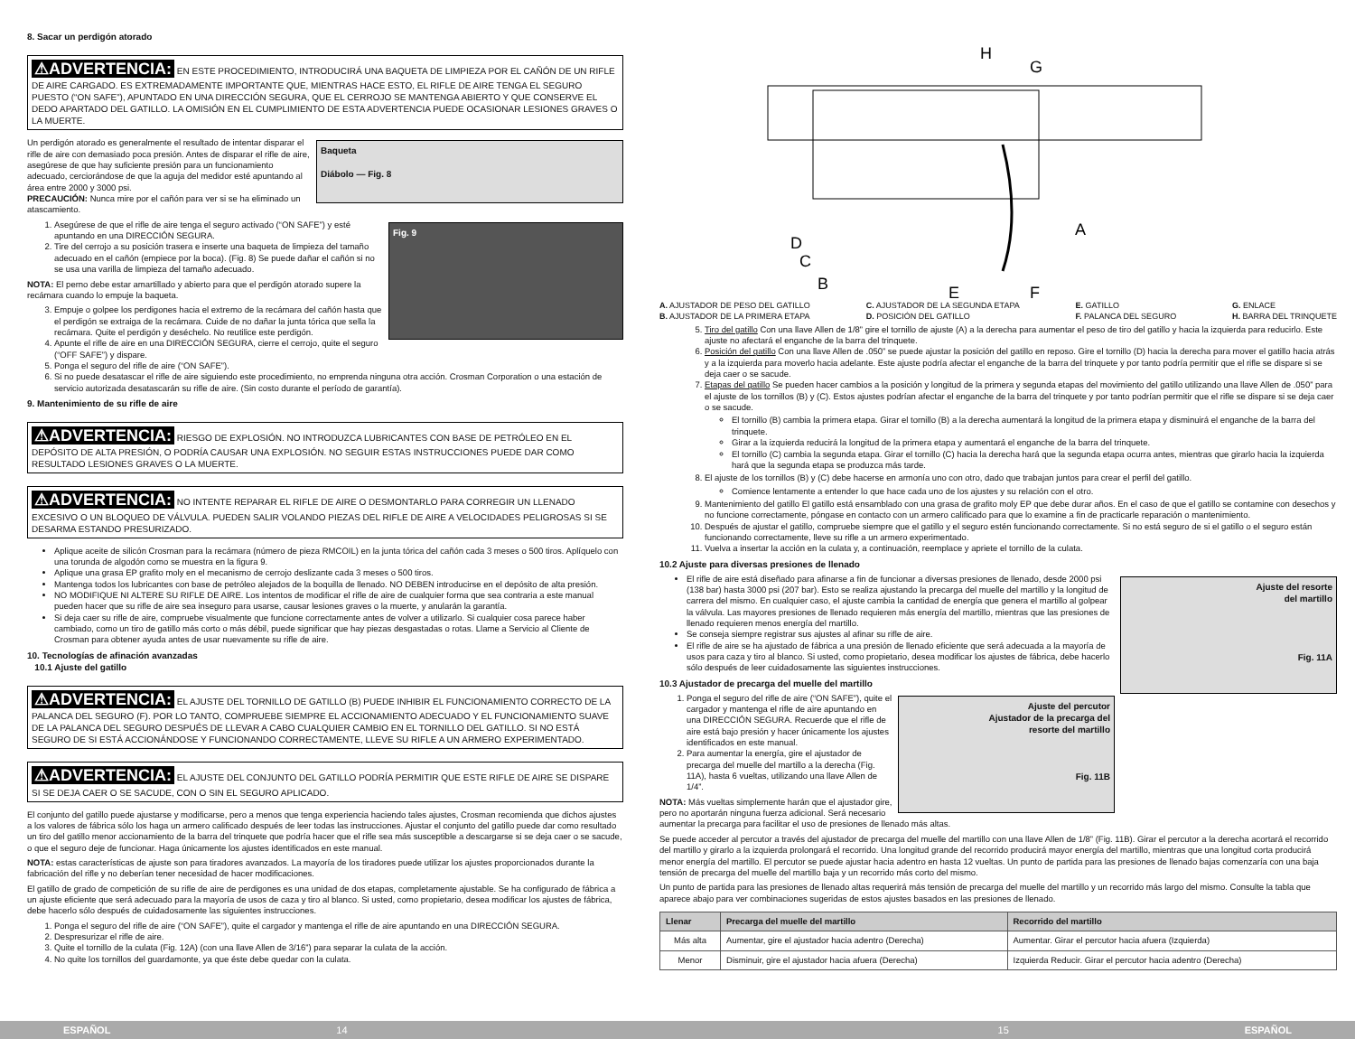8. Sacar un perdigón atorado
⚠ADVERTENCIA: EN ESTE PROCEDIMIENTO, INTRODUCIRÁ UNA BAQUETA DE LIMPIEZA POR EL CAÑÓN DE UN RIFLE DE AIRE CARGADO. ES EXTREMADAMENTE IMPORTANTE QUE, MIENTRAS HACE ESTO, EL RIFLE DE AIRE TENGA EL SEGURO PUESTO (“ON SAFE”), APUNTADO EN UNA DIRECCIÓN SEGURA, QUE EL CERROJO SE MANTENGA ABIERTO Y QUE CONSERVE EL DEDO APARTADO DEL GATILLO. LA OMISIÓN EN EL CUMPLIMIENTO DE ESTA ADVERTENCIA PUEDE OCASIONAR LESIONES GRAVES O LA MUERTE.
Baqueta
Diábolo — Fig. 8
Un perdigón atorado es generalmente el resultado de intentar disparar el rifle de aire con demasiado poca presión. Antes de disparar el rifle de aire, asegúrese de que hay suficiente presión para un funcionamiento adecuado, cerciorándose de que la aguja del medidor esté apuntando al área entre 2000 y 3000 psi.
PRECAUCIÓN: Nunca mire por el cañón para ver si se ha eliminado un atascamiento.
Fig. 9
1. Asegúrese de que el rifle de aire tenga el seguro activado (“ON SAFE”) y esté apuntando en una DIRECCIÓN SEGURA.
2. Tire del cerrojo a su posición trasera e inserte una baqueta de limpieza del tamaño adecuado en el cañón (empiece por la boca). (Fig. 8) Se puede dañar el cañón si no se usa una varilla de limpieza del tamaño adecuado.
NOTA: El perno debe estar amartillado y abierto para que el perdigón atorado supere la recámara cuando lo empuje la baqueta.
3. Empuje o golpee los perdigones hacia el extremo de la recámara del cañón hasta que el perdigón se extraiga de la recámara. Cuide de no dañar la junta tórica que sella la recámara. Quite el perdigón y deséchelo. No reutilice este perdigón.
4. Apunte el rifle de aire en una DIRECCIÓN SEGURA, cierre el cerrojo, quite el seguro (“OFF SAFE”) y dispare.
5. Ponga el seguro del rifle de aire (“ON SAFE”).
6. Si no puede desatascar el rifle de aire siguiendo este procedimiento, no emprenda ninguna otra acción. Crosman Corporation o una estación de servicio autorizada desatascarán su rifle de aire. (Sin costo durante el período de garantía).
9. Mantenimiento de su rifle de aire
⚠ADVERTENCIA: RIESGO DE EXPLOSIÓN. NO INTRODUZCA LUBRICANTES CON BASE DE PETRÓLEO EN EL DEPÓSITO DE ALTA PRESIÓN, O PODRÍA CAUSAR UNA EXPLOSIÓN. NO SEGUIR ESTAS INSTRUCCIONES PUEDE DAR COMO RESULTADO LESIONES GRAVES O LA MUERTE.
⚠ADVERTENCIA: NO INTENTE REPARAR EL RIFLE DE AIRE O DESMONTARLO PARA CORREGIR UN LLENADO EXCESIVO O UN BLOQUEO DE VÁLVULA. PUEDEN SALIR VOLANDO PIEZAS DEL RIFLE DE AIRE A VELOCIDADES PELIGROSAS SI SE DESARMA ESTANDO PRESURIZADO.
Aplique aceite de silicón Crosman para la recámara (número de pieza RMCOIL) en la junta tórica del cañón cada 3 meses o 500 tiros. Aplíquelo con una torunda de algodón como se muestra en la figura 9.
Aplique una grasa EP grafito moly en el mecanismo de cerrojo deslizante cada 3 meses o 500 tiros.
Mantenga todos los lubricantes con base de petróleo alejados de la boquilla de llenado. NO DEBEN introducirse en el depósito de alta presión.
NO MODIFIQUE NI ALTERE SU RIFLE DE AIRE. Los intentos de modificar el rifle de aire de cualquier forma que sea contraria a este manual pueden hacer que su rifle de aire sea inseguro para usarse, causar lesiones graves o la muerte, y anularán la garantía.
Si deja caer su rifle de aire, compruebe visualmente que funcione correctamente antes de volver a utilizarlo. Si cualquier cosa parece haber cambiado, como un tiro de gatillo más corto o más débil, puede significar que hay piezas desgastadas o rotas. Llame a Servicio al Cliente de Crosman para obtener ayuda antes de usar nuevamente su rifle de aire.
10. Tecnologías de afinación avanzadas
10.1 Ajuste del gatillo
⚠ADVERTENCIA: EL AJUSTE DEL TORNILLO DE GATILLO (B) PUEDE INHIBIR EL FUNCIONAMIENTO CORRECTO DE LA PALANCA DEL SEGURO (F). POR LO TANTO, COMPRUEBE SIEMPRE EL ACCIONAMIENTO ADECUADO Y EL FUNCIONAMIENTO SUAVE DE LA PALANCA DEL SEGURO DESPUÉS DE LLEVAR A CABO CUALQUIER CAMBIO EN EL TORNILLO DEL GATILLO. SI NO ESTÁ SEGURO DE SI ESTÁ ACCIONÁNDOSE Y FUNCIONANDO CORRECTAMENTE, LLEVE SU RIFLE A UN ARMERO EXPERIMENTADO.
⚠ADVERTENCIA: EL AJUSTE DEL CONJUNTO DEL GATILLO PODRÍA PERMITIR QUE ESTE RIFLE DE AIRE SE DISPARE SI SE DEJA CAER O SE SACUDE, CON O SIN EL SEGURO APLICADO.
El conjunto del gatillo puede ajustarse y modificarse, pero a menos que tenga experiencia haciendo tales ajustes, Crosman recomienda que dichos ajustes a los valores de fábrica sólo los haga un armero calificado después de leer todas las instrucciones. Ajustar el conjunto del gatillo puede dar como resultado un tiro del gatillo menor accionamiento de la barra del trinquete que podría hacer que el rifle sea más susceptible a descargarse si se deja caer o se sacude, o que el seguro deje de funcionar. Haga únicamente los ajustes identificados en este manual.
NOTA: estas características de ajuste son para tiradores avanzados. La mayoría de los tiradores puede utilizar los ajustes proporcionados durante la fabricación del rifle y no deberían tener necesidad de hacer modificaciones.
El gatillo de grado de competición de su rifle de aire de perdigones es una unidad de dos etapas, completamente ajustable. Se ha configurado de fábrica a un ajuste eficiente que será adecuado para la mayoría de usos de caza y tiro al blanco. Si usted, como propietario, desea modificar los ajustes de fábrica, debe hacerlo sólo después de cuidadosamente las siguientes instrucciones.
1. Ponga el seguro del rifle de aire (“ON SAFE”), quite el cargador y mantenga el rifle de aire apuntando en una DIRECCIÓN SEGURA.
2. Despresurizar el rifle de aire.
3. Quite el tornillo de la culata (Fig. 12A) (con una llave Allen de 3/16”) para separar la culata de la acción.
4. No quite los tornillos del guardamonte, ya que éste debe quedar con la culata.
H
G
A
D
C
B
E
F
A. AJUSTADOR DE PESO DEL GATILLO
B. AJUSTADOR DE LA PRIMERA ETAPA
C. AJUSTADOR DE LA SEGUNDA ETAPA
D. POSICIÓN DEL GATILLO
E. GATILLO
F. PALANCA DEL SEGURO
G. ENLACE
H. BARRA DEL TRINQUETE
5. Tiro del gatillo Con una llave Allen de 1/8” gire el tornillo de ajuste (A) a la derecha para aumentar el peso de tiro del gatillo y hacia la izquierda para reducirlo. Este ajuste no afectará el enganche de la barra del trinquete.
6. Posición del gatillo Con una llave Allen de .050” se puede ajustar la posición del gatillo en reposo. Gire el tornillo (D) hacia la derecha para mover el gatillo hacia atrás y a la izquierda para moverlo hacia adelante. Este ajuste podría afectar el enganche de la barra del trinquete y por tanto podría permitir que el rifle se dispare si se deja caer o se sacude.
7. Etapas del gatillo Se pueden hacer cambios a la posición y longitud de la primera y segunda etapas del movimiento del gatillo utilizando una llave Allen de .050” para el ajuste de los tornillos (B) y (C). Estos ajustes podrían afectar el enganche de la barra del trinquete y por tanto podrían permitir que el rifle se dispare si se deja caer o se sacude.
El tornillo (B) cambia la primera etapa. Girar el tornillo (B) a la derecha aumentará la longitud de la primera etapa y disminuirá el enganche de la barra del trinquete.
Girar a la izquierda reducirá la longitud de la primera etapa y aumentará el enganche de la barra del trinquete.
El tornillo (C) cambia la segunda etapa. Girar el tornillo (C) hacia la derecha hará que la segunda etapa ocurra antes, mientras que girarlo hacia la izquierda hará que la segunda etapa se produzca más tarde.
8. El ajuste de los tornillos (B) y (C) debe hacerse en armonía uno con otro, dado que trabajan juntos para crear el perfil del gatillo.
Comience lentamente a entender lo que hace cada uno de los ajustes y su relación con el otro.
9. Mantenimiento del gatillo El gatillo está ensamblado con una grasa de grafito moly EP que debe durar años. En el caso de que el gatillo se contamine con desechos y no funcione correctamente, póngase en contacto con un armero calificado para que lo examine a fin de practicarle reparación o mantenimiento.
10. Después de ajustar el gatillo, compruebe siempre que el gatillo y el seguro estén funcionando correctamente. Si no está seguro de si el gatillo o el seguro están funcionando correctamente, lleve su rifle a un armero experimentado.
11. Vuelva a insertar la acción en la culata y, a continuación, reemplace y apriete el tornillo de la culata.
10.2 Ajuste para diversas presiones de llenado
Ajuste del resorte
del martillo
Fig. 11A
El rifle de aire está diseñado para afinarse a fin de funcionar a diversas presiones de llenado, desde 2000 psi (138 bar) hasta 3000 psi (207 bar). Esto se realiza ajustando la precarga del muelle del martillo y la longitud de carrera del mismo. En cualquier caso, el ajuste cambia la cantidad de energía que genera el martillo al golpear la válvula. Las mayores presiones de llenado requieren más energía del martillo, mientras que las presiones de llenado requieren menos energía del martillo.
Se conseja siempre registrar sus ajustes al afinar su rifle de aire.
El rifle de aire se ha ajustado de fábrica a una presión de llenado eficiente que será adecuada a la mayoría de usos para caza y tiro al blanco. Si usted, como propietario, desea modificar los ajustes de fábrica, debe hacerlo sólo después de leer cuidadosamente las siguientes instrucciones.
10.3 Ajustador de precarga del muelle del martillo
Ajuste del percutor
Ajustador de la precarga del
resorte del martillo
Fig. 11B
1. Ponga el seguro del rifle de aire (“ON SAFE”), quite el cargador y mantenga el rifle de aire apuntando en una DIRECCIÓN SEGURA. Recuerde que el rifle de aire está bajo presión y hacer únicamente los ajustes identificados en este manual.
2. Para aumentar la energía, gire el ajustador de precarga del muelle del martillo a la derecha (Fig. 11A), hasta 6 vueltas, utilizando una llave Allen de 1/4”.
NOTA: Más vueltas simplemente harán que el ajustador gire, pero no aportarán ninguna fuerza adicional. Será necesario aumentar la precarga para facilitar el uso de presiones de llenado más altas.
Se puede acceder al percutor a través del ajustador de precarga del muelle del martillo con una llave Allen de 1/8” (Fig. 11B). Girar el percutor a la derecha acortará el recorrido del martillo y girarlo a la izquierda prolongará el recorrido. Una longitud grande del recorrido producirá mayor energía del martillo, mientras que una longitud corta producirá menor energía del martillo. El percutor se puede ajustar hacia adentro en hasta 12 vueltas. Un punto de partida para las presiones de llenado bajas comenzaría con una baja tensión de precarga del muelle del martillo baja y un recorrido más corto del mismo.
Un punto de partida para las presiones de llenado altas requerirá más tensión de precarga del muelle del martillo y un recorrido más largo del mismo. Consulte la tabla que aparece abajo para ver combinaciones sugeridas de estos ajustes basados en las presiones de llenado.
| Llenar | Precarga del muelle del martillo | Recorrido del martillo |
| --- | --- | --- |
| Más alta | Aumentar, gire el ajustador hacia adentro (Derecha) | Aumentar. Girar el percutor hacia afuera (Izquierda) |
| Menor | Disminuir, gire el ajustador hacia afuera (Derecha) | Izquierda Reducir. Girar el percutor hacia adentro (Derecha) |
ESPAÑOL 14 15 ESPAÑOL